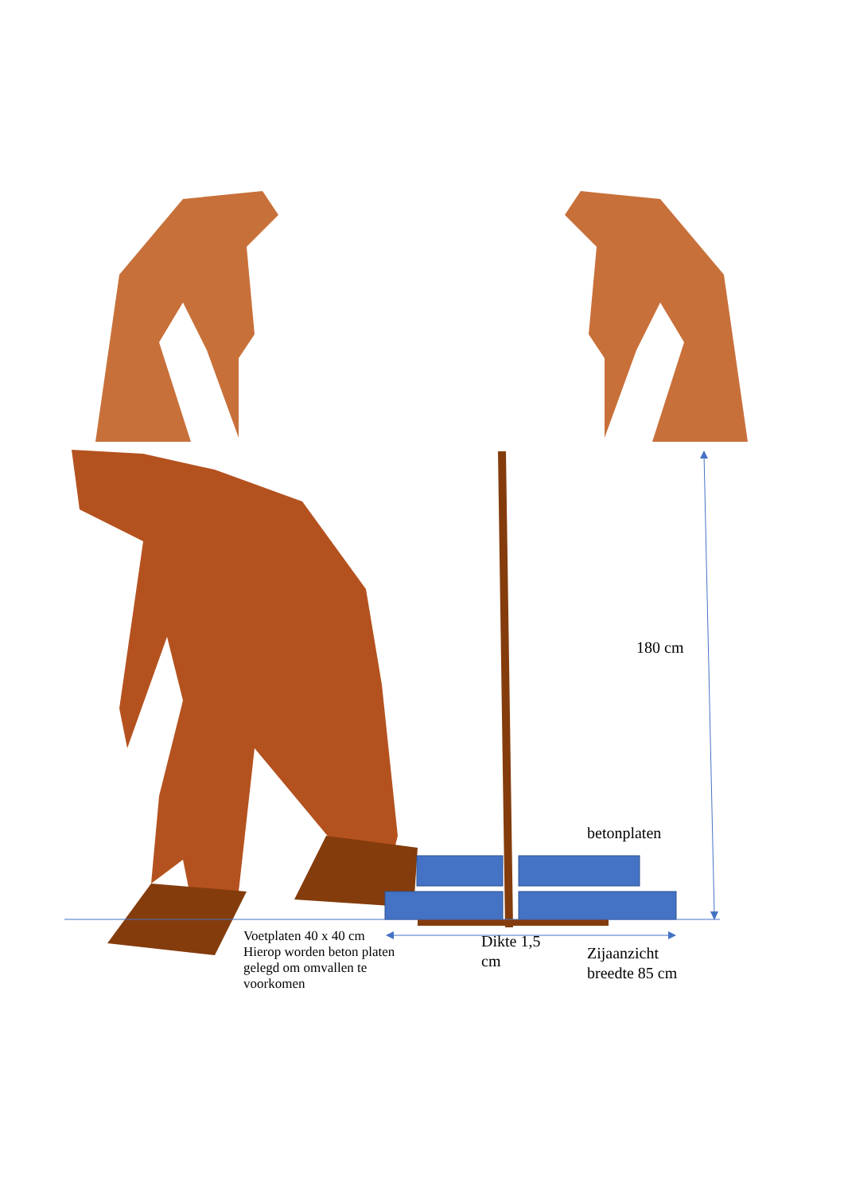180 cm
betonplaten
Voetplaten 40 x 40 cm
Hierop worden beton platen
gelegd om omvallen te
voorkomen
Dikte 1,5
cm
Zijaanzicht
breedte 85 cm